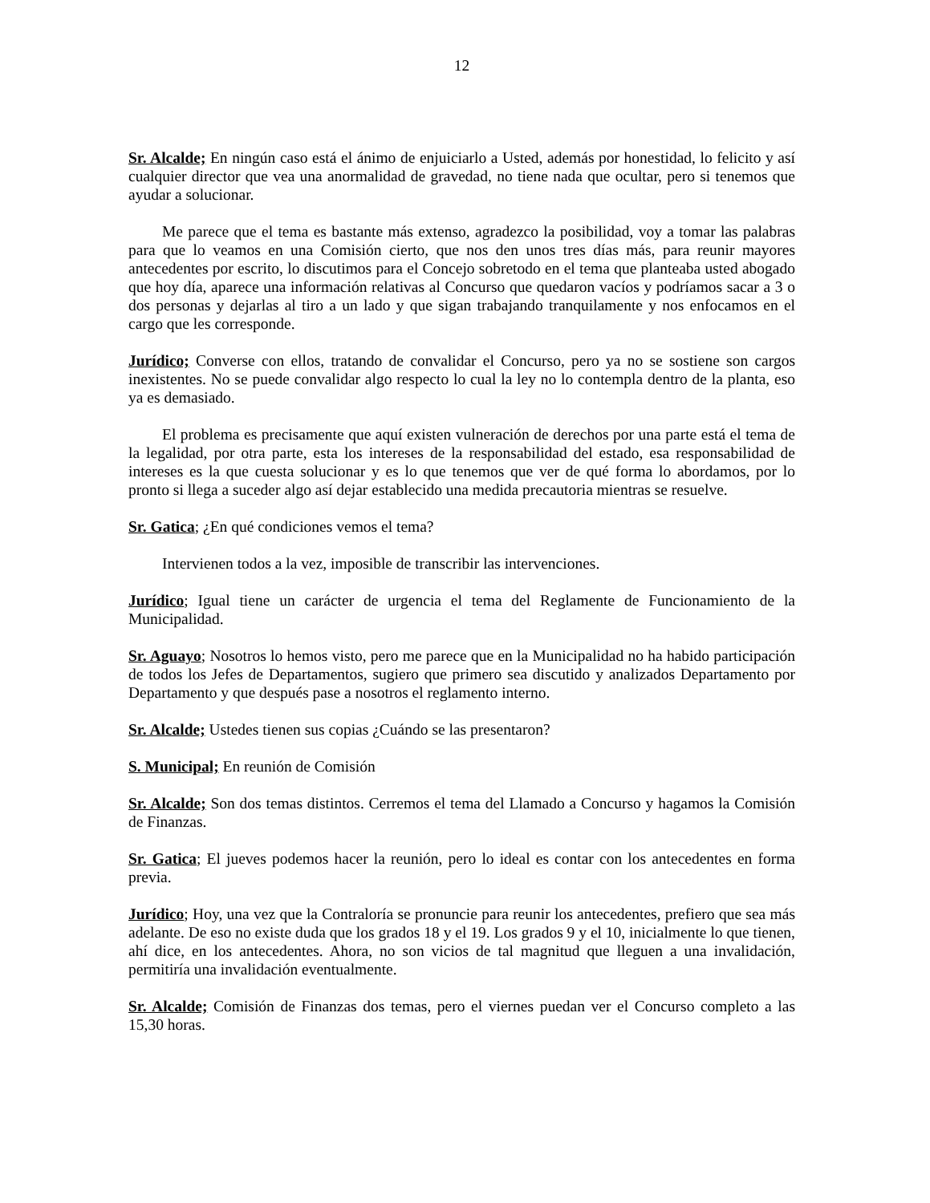12
Sr. Alcalde; En ningún caso está el ánimo de enjuiciarlo a Usted, además por honestidad, lo felicito y así cualquier director que vea una anormalidad de gravedad, no tiene nada que ocultar, pero si tenemos que ayudar a solucionar.
Me parece que el tema es bastante más extenso, agradezco la posibilidad, voy a tomar las palabras para que lo veamos en una Comisión cierto, que nos den unos tres días más, para reunir mayores antecedentes por escrito, lo discutimos para el Concejo sobretodo en el tema que planteaba usted abogado que hoy día, aparece una información relativas al Concurso que quedaron vacíos y podríamos sacar a 3 o dos personas y dejarlas al tiro a un lado y que sigan trabajando tranquilamente y nos enfocamos en el cargo que les corresponde.
Jurídico; Converse con ellos, tratando de convalidar el Concurso, pero ya no se sostiene son cargos inexistentes. No se puede convalidar algo respecto lo cual la ley no lo contempla dentro de la planta, eso ya es demasiado.
El problema es precisamente que aquí existen vulneración de derechos por una parte está el tema de la legalidad, por otra parte, esta los intereses de la responsabilidad del estado, esa responsabilidad de intereses es la que cuesta solucionar y es lo que tenemos que ver de qué forma lo abordamos, por lo pronto si llega a suceder algo así dejar establecido una medida precautoria mientras se resuelve.
Sr. Gatica; ¿En qué condiciones vemos el tema?
Intervienen todos a la vez, imposible de transcribir las intervenciones.
Jurídico; Igual tiene un carácter de urgencia el tema del Reglamente de Funcionamiento de la Municipalidad.
Sr. Aguayo; Nosotros lo hemos visto, pero me parece que en la Municipalidad no ha habido participación de todos los Jefes de Departamentos, sugiero que primero sea discutido y analizados Departamento por Departamento y que después pase a nosotros el reglamento interno.
Sr. Alcalde; Ustedes tienen sus copias ¿Cuándo se las presentaron?
S. Municipal; En reunión de Comisión
Sr. Alcalde; Son dos temas distintos. Cerremos el tema del Llamado a Concurso y hagamos la Comisión de Finanzas.
Sr. Gatica; El jueves podemos hacer la reunión, pero lo ideal es contar con los antecedentes en forma previa.
Jurídico; Hoy, una vez que la Contraloría se pronuncie para reunir los antecedentes, prefiero que sea más adelante. De eso no existe duda que los grados 18 y el 19. Los grados 9 y el 10, inicialmente lo que tienen, ahí dice, en los antecedentes. Ahora, no son vicios de tal magnitud que lleguen a una invalidación, permitiría una invalidación eventualmente.
Sr. Alcalde; Comisión de Finanzas dos temas, pero el viernes puedan ver el Concurso completo a las 15,30 horas.